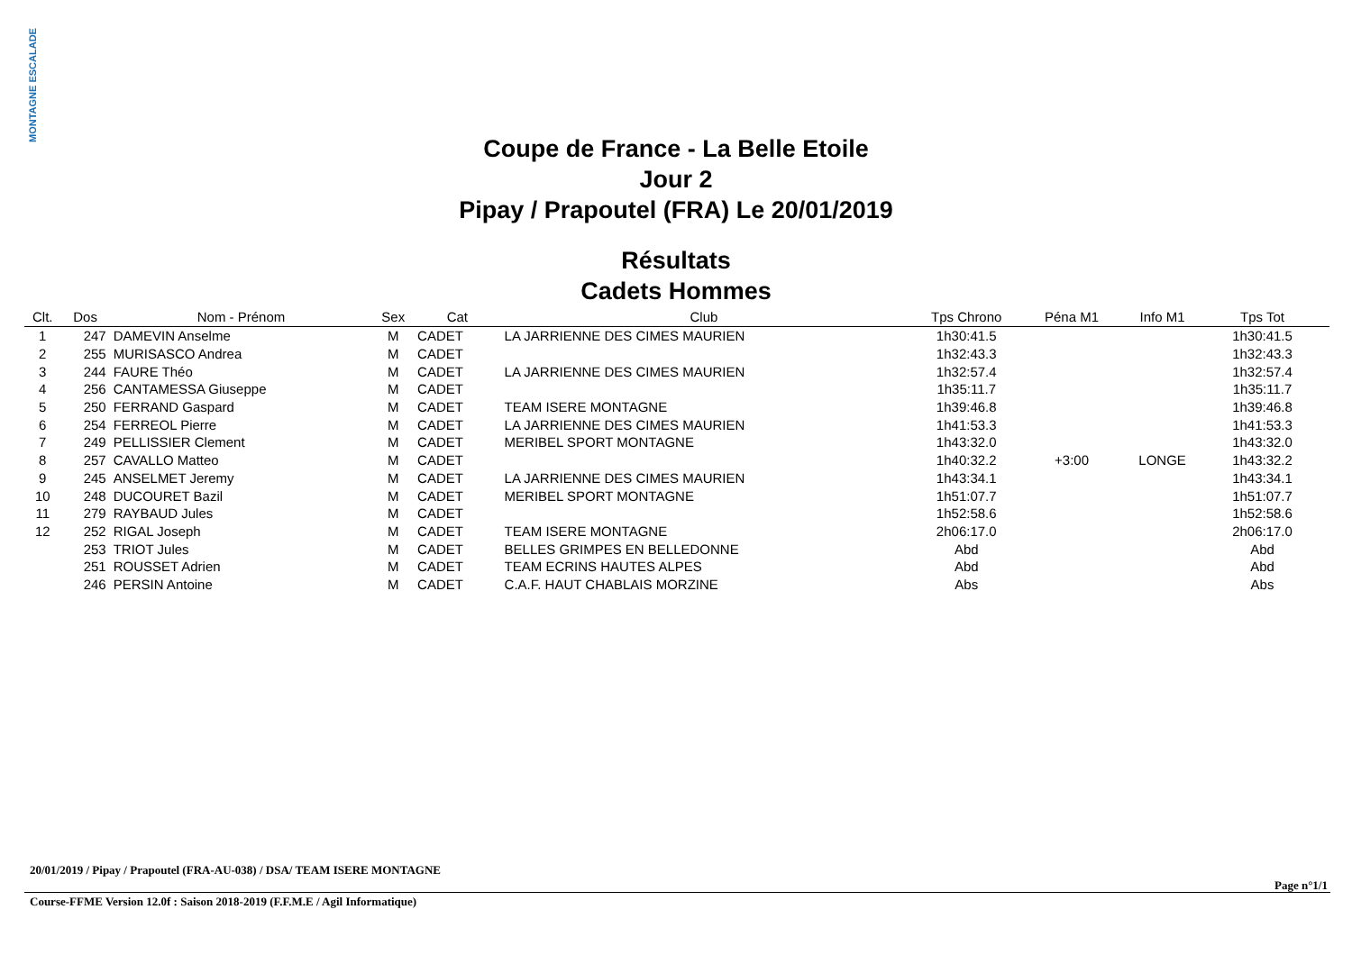MONTAGNE ESCALADE
Coupe de France - La Belle Etoile
Jour 2
Pipay / Prapoutel (FRA) Le 20/01/2019
Résultats
Cadets Hommes
| Clt. | Dos | Nom - Prénom | Sex | Cat | Club | Tps Chrono | Péna M1 | Info M1 | Tps Tot | |
| --- | --- | --- | --- | --- | --- | --- | --- | --- | --- | --- |
| 1 | 247 | DAMEVIN Anselme | M | CADET | LA JARRIENNE DES CIMES MAURIEN | 1h30:41.5 | | | 1h30:41.5 | |
| 2 | 255 | MURISASCO Andrea | M | CADET | | 1h32:43.3 | | | 1h32:43.3 | |
| 3 | 244 | FAURE Théo | M | CADET | LA JARRIENNE DES CIMES MAURIEN | 1h32:57.4 | | | 1h32:57.4 | |
| 4 | 256 | CANTAMESSA Giuseppe | M | CADET | | 1h35:11.7 | | | 1h35:11.7 | |
| 5 | 250 | FERRAND Gaspard | M | CADET | TEAM ISERE MONTAGNE | 1h39:46.8 | | | 1h39:46.8 | |
| 6 | 254 | FERREOL Pierre | M | CADET | LA JARRIENNE DES CIMES MAURIEN | 1h41:53.3 | | | 1h41:53.3 | |
| 7 | 249 | PELLISSIER Clement | M | CADET | MERIBEL SPORT MONTAGNE | 1h43:32.0 | | | 1h43:32.0 | |
| 8 | 257 | CAVALLO Matteo | M | CADET | | 1h40:32.2 | +3:00 | LONGE | 1h43:32.2 | |
| 9 | 245 | ANSELMET Jeremy | M | CADET | LA JARRIENNE DES CIMES MAURIEN | 1h43:34.1 | | | 1h43:34.1 | |
| 10 | 248 | DUCOURET Bazil | M | CADET | MERIBEL SPORT MONTAGNE | 1h51:07.7 | | | 1h51:07.7 | |
| 11 | 279 | RAYBAUD Jules | M | CADET | | 1h52:58.6 | | | 1h52:58.6 | |
| 12 | 252 | RIGAL Joseph | M | CADET | TEAM ISERE MONTAGNE | 2h06:17.0 | | | 2h06:17.0 | |
| | 253 | TRIOT Jules | M | CADET | BELLES GRIMPES EN BELLEDONNE | Abd | | | Abd | |
| | 251 | ROUSSET Adrien | M | CADET | TEAM ECRINS HAUTES ALPES | Abd | | | Abd | |
| | 246 | PERSIN Antoine | M | CADET | C.A.F. HAUT CHABLAIS MORZINE | Abs | | | Abs | |
20/01/2019 / Pipay / Prapoutel (FRA-AU-038) / DSA/ TEAM ISERE MONTAGNE
Page n°1/1
Course-FFME Version 12.0f : Saison 2018-2019 (F.F.M.E / Agil Informatique)